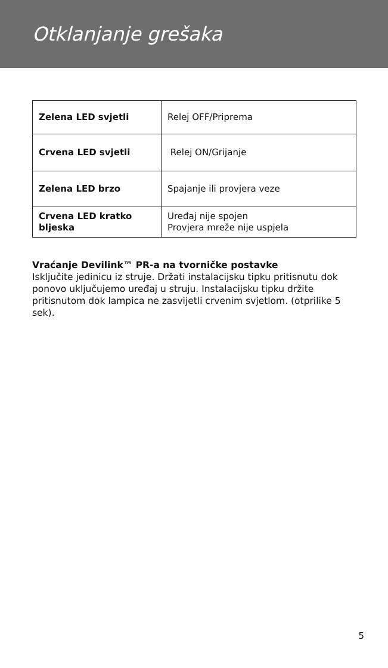Otklanjanje grešaka
| Zelena LED svjetli | Relej OFF/Priprema |
| Crvena LED svjetli | Relej ON/Grijanje |
| Zelena LED brzo | Spajanje ili provjera veze |
| Crvena LED kratko bljeska | Uređaj nije spojen Provjera mreže nije uspjela |
Vraćanje Devilink™ PR-a na tvorničke postavke
Isključite jedinicu iz struje. Držati instalacijsku tipku pritisnutu dok ponovo uključujemo uređaj u struju. Instalacijsku tipku držite pritisnutom dok lampica ne zasvijetli crvenim svjetlom. (otprilike 5 sek).
5